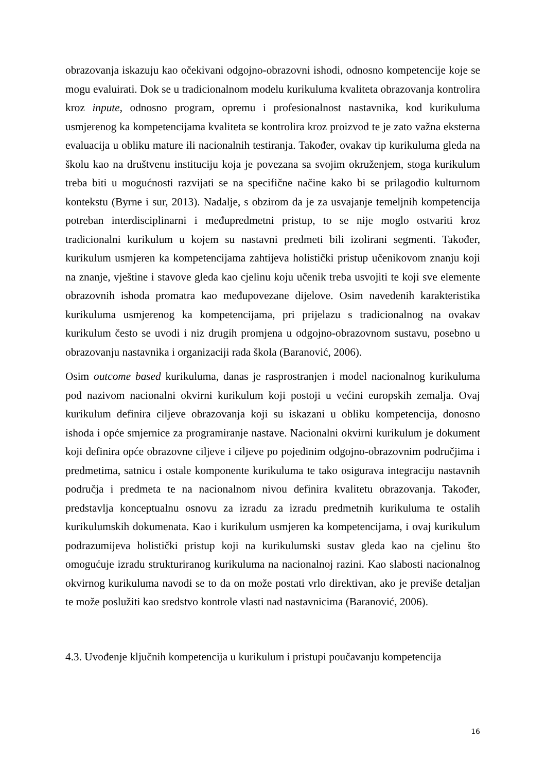obrazovanja iskazuju kao očekivani odgojno-obrazovni ishodi, odnosno kompetencije koje se mogu evaluirati. Dok se u tradicionalnom modelu kurikuluma kvaliteta obrazovanja kontrolira kroz inpute, odnosno program, opremu i profesionalnost nastavnika, kod kurikuluma usmjerenog ka kompetencijama kvaliteta se kontrolira kroz proizvod te je zato važna eksterna evaluacija u obliku mature ili nacionalnih testiranja. Također, ovakav tip kurikuluma gleda na školu kao na društvenu instituciju koja je povezana sa svojim okruženjem, stoga kurikulum treba biti u mogućnosti razvijati se na specifične načine kako bi se prilagodio kulturnom kontekstu (Byrne i sur, 2013). Nadalje, s obzirom da je za usvajanje temeljnih kompetencija potreban interdisciplinarni i međupredmetni pristup, to se nije moglo ostvariti kroz tradicionalni kurikulum u kojem su nastavni predmeti bili izolirani segmenti. Također, kurikulum usmjeren ka kompetencijama zahtijeva holistički pristup učenikovom znanju koji na znanje, vještine i stavove gleda kao cjelinu koju učenik treba usvojiti te koji sve elemente obrazovnih ishoda promatra kao međupovezane dijelove. Osim navedenih karakteristika kurikuluma usmjerenog ka kompetencijama, pri prijelazu s tradicionalnog na ovakav kurikulum često se uvodi i niz drugih promjena u odgojno-obrazovnom sustavu, posebno u obrazovanju nastavnika i organizaciji rada škola (Baranović, 2006).
Osim outcome based kurikuluma, danas je rasprostranjen i model nacionalnog kurikuluma pod nazivom nacionalni okvirni kurikulum koji postoji u većini europskih zemalja. Ovaj kurikulum definira ciljeve obrazovanja koji su iskazani u obliku kompetencija, donosno ishoda i opće smjernice za programiranje nastave. Nacionalni okvirni kurikulum je dokument koji definira opće obrazovne ciljeve i ciljeve po pojedinim odgojno-obrazovnim područjima i predmetima, satnicu i ostale komponente kurikuluma te tako osigurava integraciju nastavnih područja i predmeta te na nacionalnom nivou definira kvalitetu obrazovanja. Također, predstavlja konceptualnu osnovu za izradu za izradu predmetnih kurikuluma te ostalih kurikulumskih dokumenata. Kao i kurikulum usmjeren ka kompetencijama, i ovaj kurikulum podrazumijeva holistički pristup koji na kurikulumski sustav gleda kao na cjelinu što omogućuje izradu strukturiranog kurikuluma na nacionalnoj razini. Kao slabosti nacionalnog okvirnog kurikuluma navodi se to da on može postati vrlo direktivan, ako je previše detaljan te može poslužiti kao sredstvo kontrole vlasti nad nastavnicima (Baranović, 2006).
4.3. Uvođenje ključnih kompetencija u kurikulum i pristupi poučavanju kompetencija
16